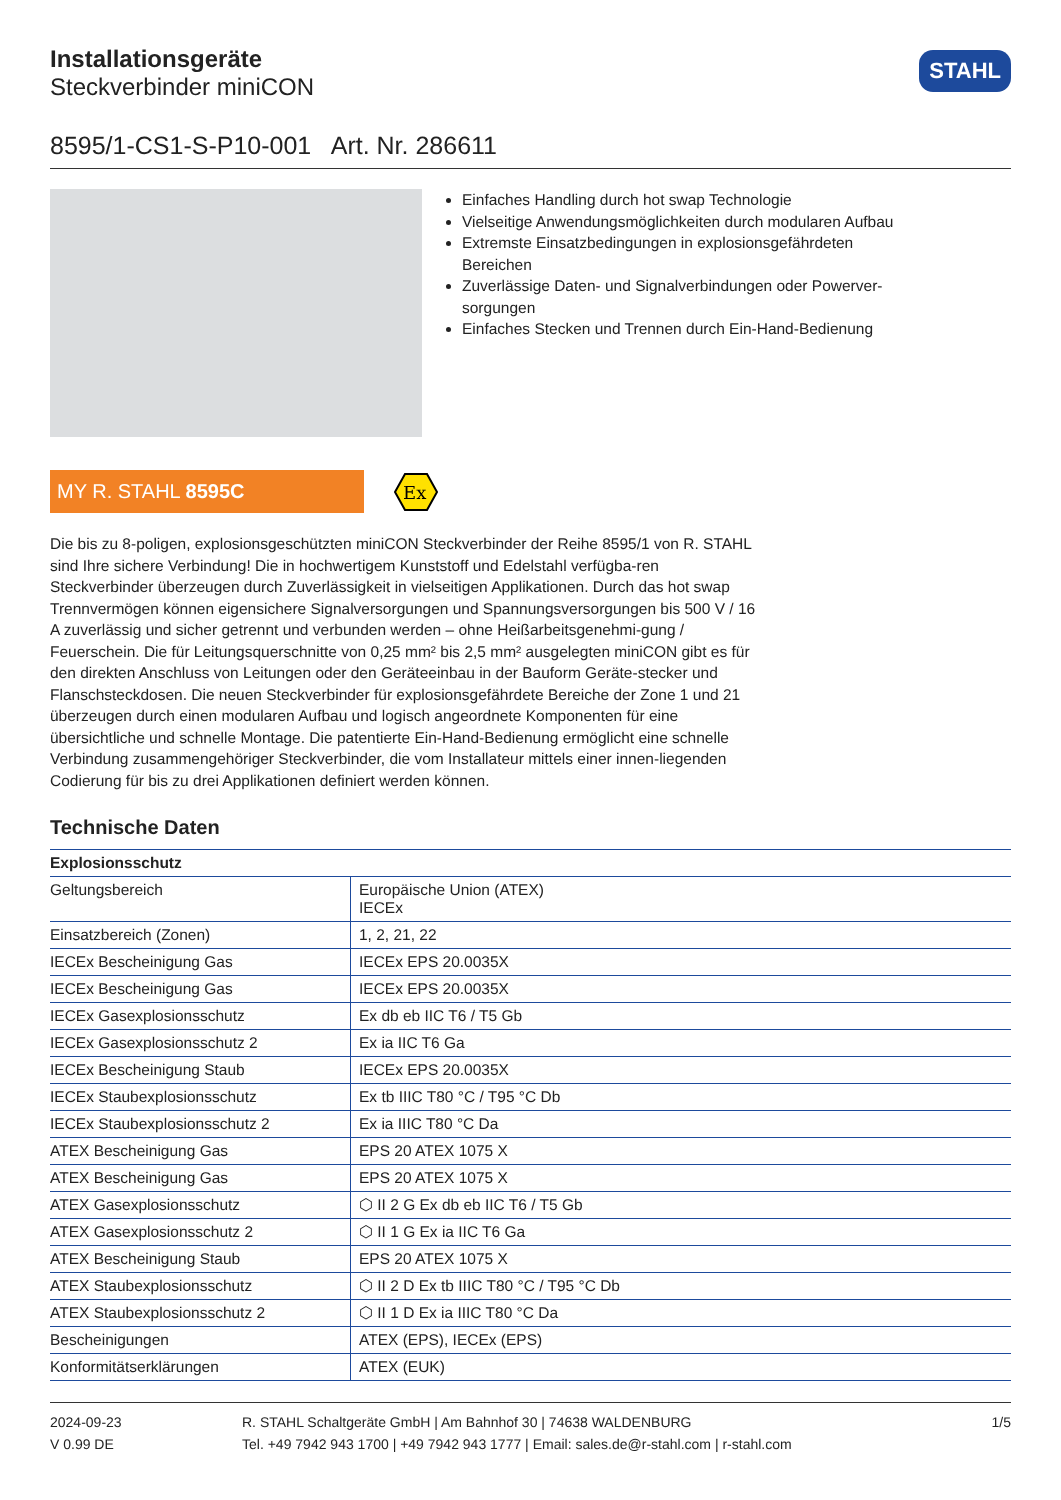Installationsgeräte
Steckverbinder miniCON
STAHL
8595/1-CS1-S-P10-001 Art. Nr. 286611
Einfaches Handling durch hot swap Technologie
Vielseitige Anwendungsmöglichkeiten durch modularen Aufbau
Extremste Einsatzbedingungen in explosionsgefährdeten Bereichen
Zuverlässige Daten- und Signalverbindungen oder Powerver-sorgungen
Einfaches Stecken und Trennen durch Ein-Hand-Bedienung
MY R. STAHL 8595C
Ex
Die bis zu 8-poligen, explosionsgeschützten miniCON Steckverbinder der Reihe 8595/1 von R. STAHL sind Ihre sichere Verbindung! Die in hochwertigem Kunststoff und Edelstahl verfügba-ren Steckverbinder überzeugen durch Zuverlässigkeit in vielseitigen Applikationen. Durch das hot swap Trennvermögen können eigensichere Signalversorgungen und Spannungsversorgungen bis 500 V / 16 A zuverlässig und sicher getrennt und verbunden werden – ohne Heißarbeitsgenehmi-gung / Feuerschein. Die für Leitungsquerschnitte von 0,25 mm² bis 2,5 mm² ausgelegten miniCON gibt es für den direkten Anschluss von Leitungen oder den Geräteeinbau in der Bauform Geräte-stecker und Flanschsteckdosen. Die neuen Steckverbinder für explosionsgefährdete Bereiche der Zone 1 und 21 überzeugen durch einen modularen Aufbau und logisch angeordnete Komponenten für eine übersichtliche und schnelle Montage. Die patentierte Ein-Hand-Bedienung ermöglicht eine schnelle Verbindung zusammengehöriger Steckverbinder, die vom Installateur mittels einer innen-liegenden Codierung für bis zu drei Applikationen definiert werden können.
Technische Daten
| Explosionsschutz | |
| --- | --- |
| Geltungsbereich | Europäische Union (ATEX) IECEx |
| Einsatzbereich (Zonen) | 1, 2, 21, 22 |
| IECEx Bescheinigung Gas | IECEx EPS 20.0035X |
| IECEx Bescheinigung Gas | IECEx EPS 20.0035X |
| IECEx Gasexplosionsschutz | Ex db eb IIC T6 / T5 Gb |
| IECEx Gasexplosionsschutz 2 | Ex ia IIC T6 Ga |
| IECEx Bescheinigung Staub | IECEx EPS 20.0035X |
| IECEx Staubexplosionsschutz | Ex tb IIIC T80 °C / T95 °C Db |
| IECEx Staubexplosionsschutz 2 | Ex ia IIIC T80 °C Da |
| ATEX Bescheinigung Gas | EPS 20 ATEX 1075 X |
| ATEX Bescheinigung Gas | EPS 20 ATEX 1075 X |
| ATEX Gasexplosionsschutz | ⬡ II 2 G Ex db eb IIC T6 / T5 Gb |
| ATEX Gasexplosionsschutz 2 | ⬡ II 1 G Ex ia IIC T6 Ga |
| ATEX Bescheinigung Staub | EPS 20 ATEX 1075 X |
| ATEX Staubexplosionsschutz | ⬡ II 2 D Ex tb IIIC T80 °C / T95 °C Db |
| ATEX Staubexplosionsschutz 2 | ⬡ II 1 D Ex ia IIIC T80 °C Da |
| Bescheinigungen | ATEX (EPS), IECEx (EPS) |
| Konformitätserklärungen | ATEX (EUK) |
2024-09-23
V 0.99 DE
R. STAHL Schaltgeräte GmbH | Am Bahnhof 30 | 74638 WALDENBURG
Tel. +49 7942 943 1700 | +49 7942 943 1777 | Email: sales.de@r-stahl.com | r-stahl.com
1/5